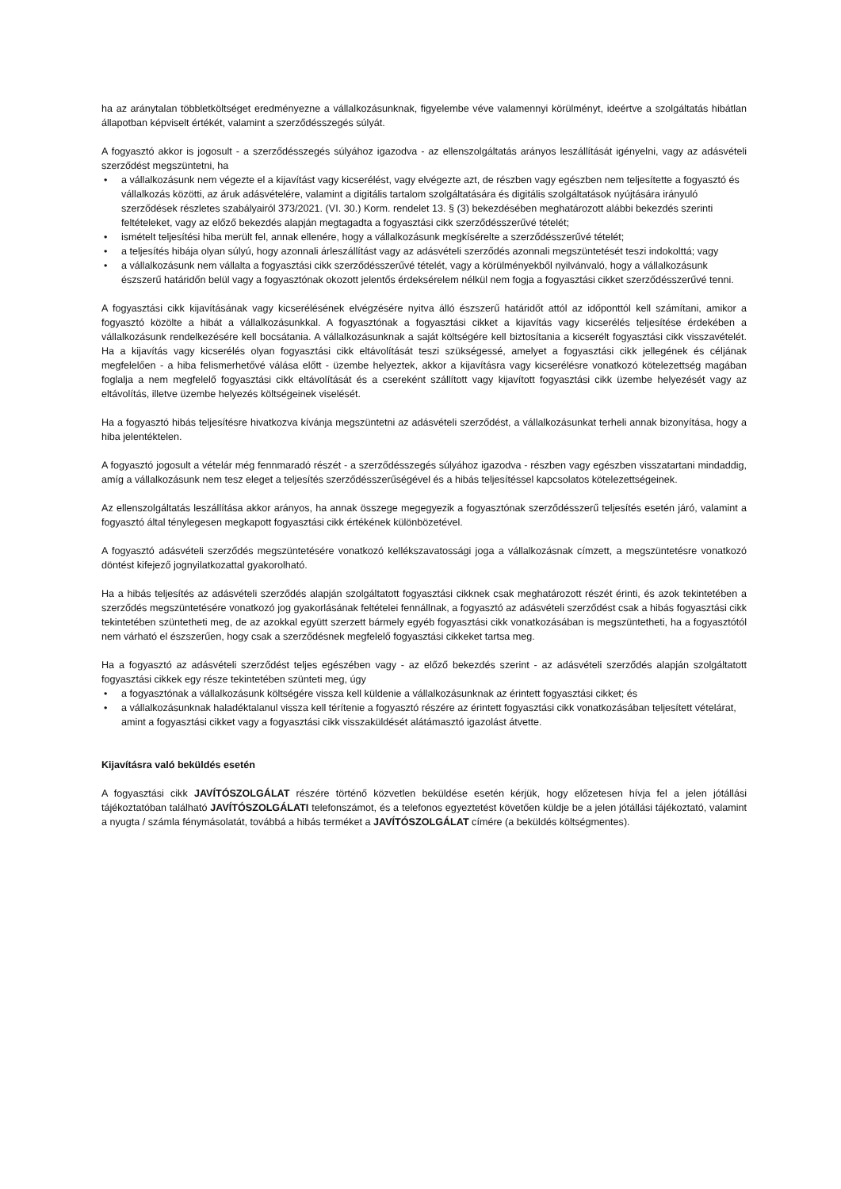ha az aránytalan többletköltséget eredményezne a vállalkozásunknak, figyelembe véve valamennyi körülményt, ideértve a szolgáltatás hibátlan állapotban képviselt értékét, valamint a szerződésszegés súlyát.
A fogyasztó akkor is jogosult - a szerződésszegés súlyához igazodva - az ellenszolgáltatás arányos leszállítását igényelni, vagy az adásvételi szerződést megszüntetni, ha
• a vállalkozásunk nem végezte el a kijavítást vagy kicserélést, vagy elvégezte azt, de részben vagy egészben nem teljesítette a fogyasztó és vállalkozás közötti, az áruk adásvételére, valamint a digitális tartalom szolgáltatására és digitális szolgáltatások nyújtására irányuló szerződések részletes szabályairól 373/2021. (VI. 30.) Korm. rendelet 13. § (3) bekezdésében meghatározott alábbi bekezdés szerinti feltételeket, vagy az előző bekezdés alapján megtagadta a fogyasztási cikk szerződésszerűvé tételét;
• ismételt teljesítési hiba merült fel, annak ellenére, hogy a vállalkozásunk megkísérelte a szerződésszerűvé tételét;
• a teljesítés hibája olyan súlyú, hogy azonnali árleszállítást vagy az adásvételi szerződés azonnali megszüntetését teszi indokolttá; vagy
• a vállalkozásunk nem vállalta a fogyasztási cikk szerződésszerűvé tételét, vagy a körülményekből nyilvánvaló, hogy a vállalkozásunk észszerű határidőn belül vagy a fogyasztónak okozott jelentős érdeksérelem nélkül nem fogja a fogyasztási cikket szerződésszerűvé tenni.
A fogyasztási cikk kijavításának vagy kicserélésének elvégzésére nyitva álló észszerű határidőt attól az időponttól kell számítani, amikor a fogyasztó közölte a hibát a vállalkozásunkkal. A fogyasztónak a fogyasztási cikket a kijavítás vagy kicserélés teljesítése érdekében a vállalkozásunk rendelkezésére kell bocsátania. A vállalkozásunknak a saját költségére kell biztosítania a kicserélt fogyasztási cikk visszavételét. Ha a kijavítás vagy kicserélés olyan fogyasztási cikk eltávolítását teszi szükségessé, amelyet a fogyasztási cikk jellegének és céljának megfelelően - a hiba felismerhetővé válása előtt - üzembe helyeztek, akkor a kijavításra vagy kicserélésre vonatkozó kötelezettség magában foglalja a nem megfelelő fogyasztási cikk eltávolítását és a csereként szállított vagy kijavított fogyasztási cikk üzembe helyezését vagy az eltávolítás, illetve üzembe helyezés költségeinek viselését.
Ha a fogyasztó hibás teljesítésre hivatkozva kívánja megszüntetni az adásvételi szerződést, a vállalkozásunkat terheli annak bizonyítása, hogy a hiba jelentéktelen.
A fogyasztó jogosult a vételár még fennmaradó részét - a szerződésszegés súlyához igazodva - részben vagy egészben visszatartani mindaddig, amíg a vállalkozásunk nem tesz eleget a teljesítés szerződésszerűségével és a hibás teljesítéssel kapcsolatos kötelezettségeinek.
Az ellenszolgáltatás leszállítása akkor arányos, ha annak összege megegyezik a fogyasztónak szerződésszerű teljesítés esetén járó, valamint a fogyasztó által ténylegesen megkapott fogyasztási cikk értékének különbözetével.
A fogyasztó adásvételi szerződés megszüntetésére vonatkozó kellékszavatossági joga a vállalkozásnak címzett, a megszüntetésre vonatkozó döntést kifejező jognyilatkozattal gyakorolható.
Ha a hibás teljesítés az adásvételi szerződés alapján szolgáltatott fogyasztási cikknek csak meghatározott részét érinti, és azok tekintetében a szerződés megszüntetésére vonatkozó jog gyakorlásának feltételei fennállnak, a fogyasztó az adásvételi szerződést csak a hibás fogyasztási cikk tekintetében szüntetheti meg, de az azokkal együtt szerzett bármely egyéb fogyasztási cikk vonatkozásában is megszüntetheti, ha a fogyasztótól nem várható el észszerűen, hogy csak a szerződésnek megfelelő fogyasztási cikkeket tartsa meg.
Ha a fogyasztó az adásvételi szerződést teljes egészében vagy - az előző bekezdés szerint - az adásvételi szerződés alapján szolgáltatott fogyasztási cikkek egy része tekintetében szünteti meg, úgy
• a fogyasztónak a vállalkozásunk költségére vissza kell küldenie a vállalkozásunknak az érintett fogyasztási cikket; és
• a vállalkozásunknak haladéktalanul vissza kell térítenie a fogyasztó részére az érintett fogyasztási cikk vonatkozásában teljesített vételárat, amint a fogyasztási cikket vagy a fogyasztási cikk visszaküldését alátámasztó igazolást átvette.
Kijavításra való beküldés esetén
A fogyasztási cikk JAVÍTÓSZOLGÁLAT részére történő közvetlen beküldése esetén kérjük, hogy előzetesen hívja fel a jelen jótállási tájékoztatóban található JAVÍTÓSZOLGÁLATI telefonszámot, és a telefonos egyeztetést követően küldje be a jelen jótállási tájékoztató, valamint a nyugta / számla fénymásolatát, továbbá a hibás terméket a JAVÍTÓSZOLGÁLAT címére (a beküldés költségmentes).